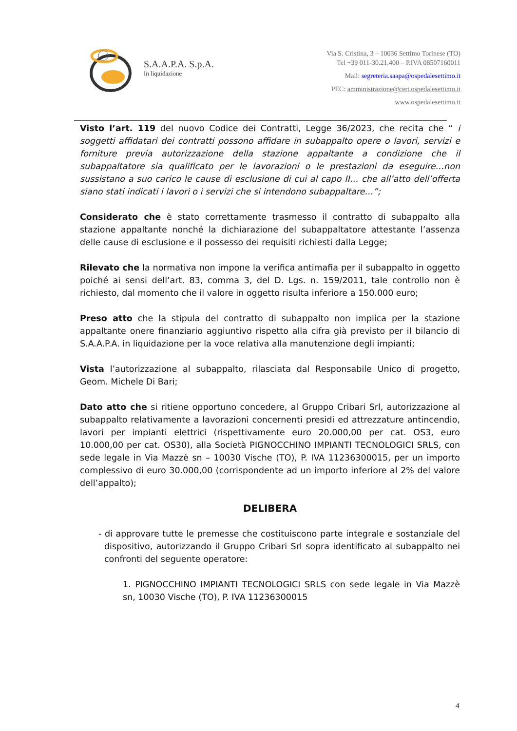S.A.A.P.A. S.p.A.
In liquidazione
Via S. Cristina, 3 – 10036 Settimo Torinese (TO)
Tel +39 011-30.21.400 – P.IVA 08507160011
Mail: segreteria.saapa@ospedalesettimo.it
PEC: amministrazione@cert.ospedalesettimo.it
www.ospedalesettimo.it
Visto l’art. 119 del nuovo Codice dei Contratti, Legge 36/2023, che recita che “ i soggetti affidatari dei contratti possono affidare in subappalto opere o lavori, servizi e forniture previa autorizzazione della stazione appaltante a condizione che il subappaltatore sia qualificato per le lavorazioni o le prestazioni da eseguire…non sussistano a suo carico le cause di esclusione di cui al capo II… che all’atto dell’offerta siano stati indicati i lavori o i servizi che si intendono subappaltare…”;
Considerato che è stato correttamente trasmesso il contratto di subappalto alla stazione appaltante nonché la dichiarazione del subappaltatore attestante l’assenza delle cause di esclusione e il possesso dei requisiti richiesti dalla Legge;
Rilevato che la normativa non impone la verifica antimafia per il subappalto in oggetto poiché ai sensi dell’art. 83, comma 3, del D. Lgs. n. 159/2011, tale controllo non è richiesto, dal momento che il valore in oggetto risulta inferiore a 150.000 euro;
Preso atto che la stipula del contratto di subappalto non implica per la stazione appaltante onere finanziario aggiuntivo rispetto alla cifra già previsto per il bilancio di S.A.A.P.A. in liquidazione per la voce relativa alla manutenzione degli impianti;
Vista l’autorizzazione al subappalto, rilasciata dal Responsabile Unico di progetto, Geom. Michele Di Bari;
Dato atto che si ritiene opportuno concedere, al Gruppo Cribari Srl, autorizzazione al subappalto relativamente a lavorazioni concernenti presidi ed attrezzature antincendio, lavori per impianti elettrici (rispettivamente euro 20.000,00 per cat. OS3, euro 10.000,00 per cat. OS30), alla Società PIGNOCCHINO IMPIANTI TECNOLOGICI SRLS, con sede legale in Via Mazzè sn – 10030 Vische (TO), P. IVA 11236300015, per un importo complessivo di euro 30.000,00 (corrispondente ad un importo inferiore al 2% del valore dell’appalto);
DELIBERA
- di approvare tutte le premesse che costituiscono parte integrale e sostanziale del dispositivo, autorizzando il Gruppo Cribari Srl sopra identificato al subappalto nei confronti del seguente operatore:
1. PIGNOCCHINO IMPIANTI TECNOLOGICI SRLS con sede legale in Via Mazzè sn, 10030 Vische (TO), P. IVA 11236300015
4